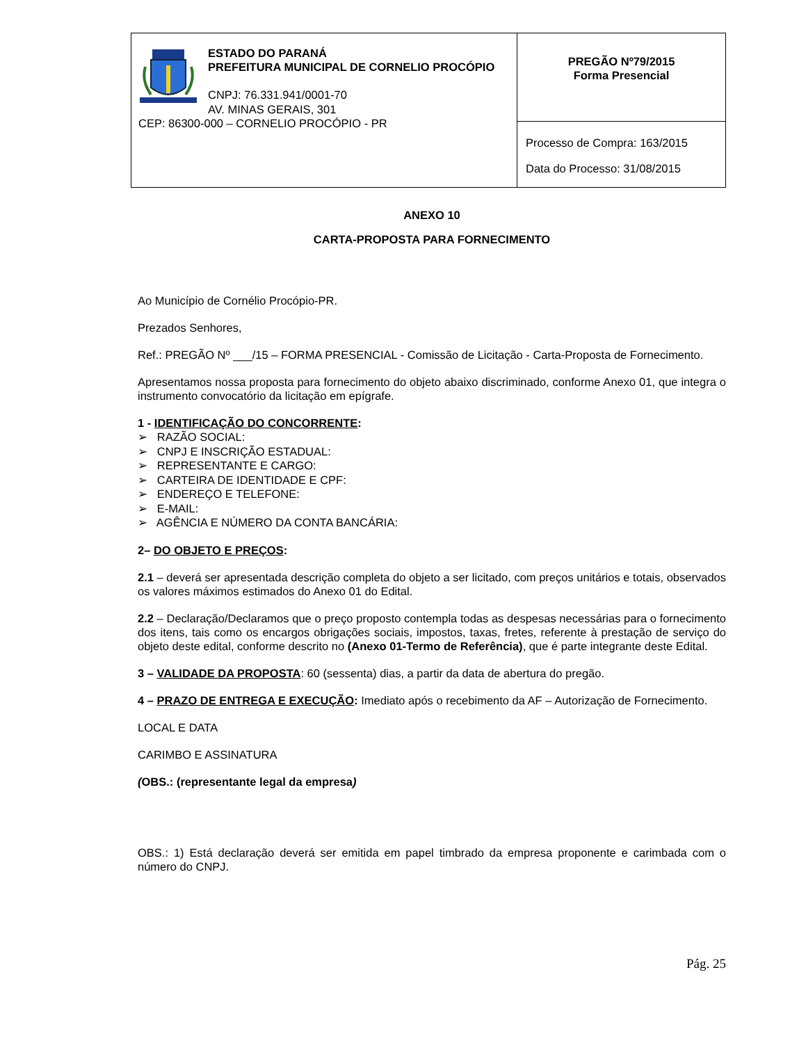| ESTADO DO PARANÁ PREFEITURA MUNICIPAL DE CORNELIO PROCÓPIO CNPJ: 76.331.941/0001-70 AV. MINAS GERAIS, 301 CEP: 86300-000 – CORNELIO PROCÓPIO - PR | PREGÃO Nº79/2015 Forma Presencial |
| | Processo de Compra: 163/2015 Data do Processo: 31/08/2015 |
ANEXO 10
CARTA-PROPOSTA PARA FORNECIMENTO
Ao Município de Cornélio Procópio-PR.
Prezados Senhores,
Ref.: PREGÃO Nº ___/15 – FORMA PRESENCIAL - Comissão de Licitação - Carta-Proposta de Fornecimento.
Apresentamos nossa proposta para fornecimento do objeto abaixo discriminado, conforme Anexo 01, que integra o instrumento convocatório da licitação em epígrafe.
1 - IDENTIFICAÇÃO DO CONCORRENTE:
➢ RAZÃO SOCIAL:
➢ CNPJ E INSCRIÇÃO ESTADUAL:
➢ REPRESENTANTE E CARGO:
➢ CARTEIRA DE IDENTIDADE E CPF:
➢ ENDEREÇO E TELEFONE:
➢ E-MAIL:
➢ AGÊNCIA E NÚMERO DA CONTA BANCÁRIA:
2– DO OBJETO E PREÇOS:
2.1 – deverá ser apresentada descrição completa do objeto a ser licitado, com preços unitários e totais, observados os valores máximos estimados do Anexo 01 do Edital.
2.2 – Declaração/Declaramos que o preço proposto contempla todas as despesas necessárias para o fornecimento dos itens, tais como os encargos obrigações sociais, impostos, taxas, fretes, referente à prestação de serviço do objeto deste edital, conforme descrito no (Anexo 01-Termo de Referência), que é parte integrante deste Edital.
3 – VALIDADE DA PROPOSTA: 60 (sessenta) dias, a partir da data de abertura do pregão.
4 – PRAZO DE ENTREGA E EXECUÇÃO: Imediato após o recebimento da AF – Autorização de Fornecimento.
LOCAL E DATA
CARIMBO E ASSINATURA
(OBS.: (representante legal da empresa)
OBS.: 1) Está declaração deverá ser emitida em papel timbrado da empresa proponente e carimbada com o número do CNPJ.
Pág. 25